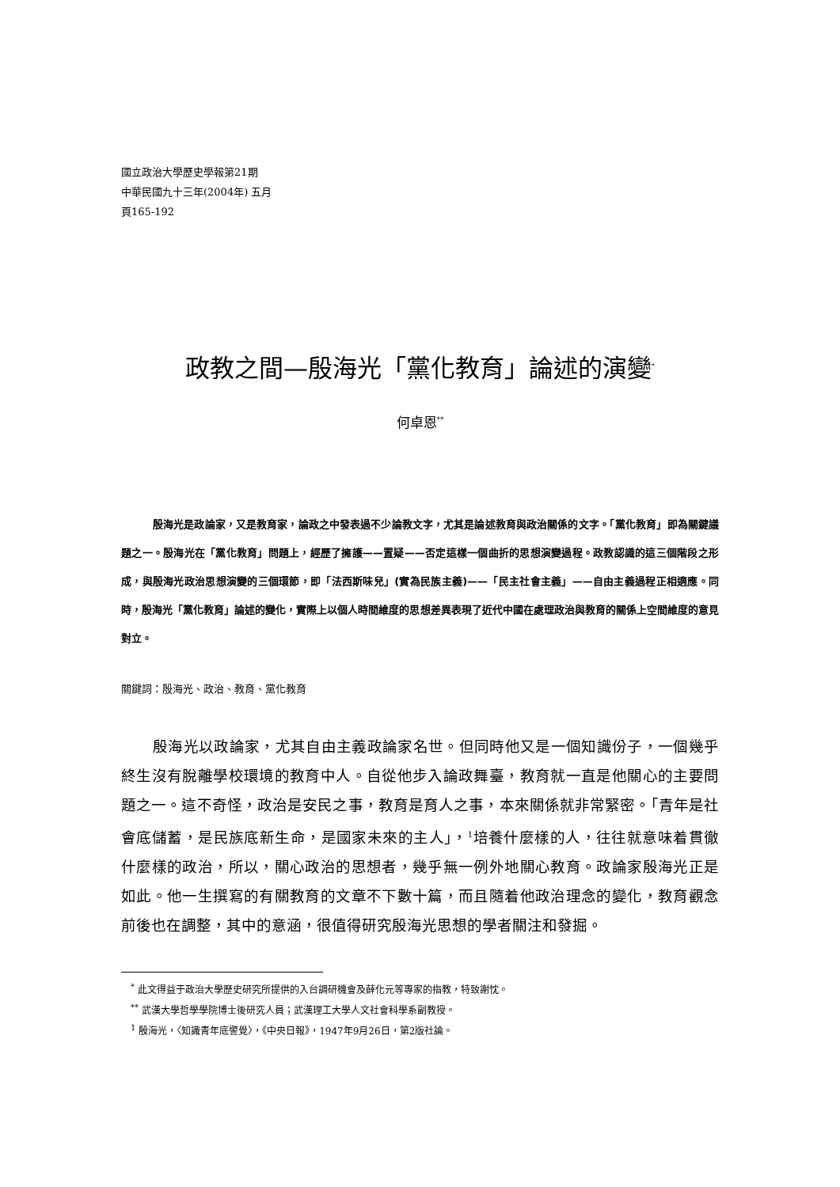國立政治大學歷史學報第21期
中華民國九十三年(2004年) 五月
頁165-192
政教之間—殷海光「黨化教育」論述的演變<sup>*</sup>
何卓恩<sup>**</sup>
殷海光是政論家，又是教育家，論政之中發表過不少論教文字，尤其是論述教育與政治關係的文字。「黨化教育」即為關鍵議題之一。殷海光在「黨化教育」問題上，經歷了擁護——置疑——否定這樣一個曲折的思想演變過程。政教認識的這三個階段之形成，與殷海光政治思想演變的三個環節，即「法西斯味兒」(實為民族主義)——「民主社會主義」——自由主義過程正相適應。同時，殷海光「黨化教育」論述的變化，實際上以個人時間維度的思想差異表現了近代中國在處理政治與教育的關係上空間維度的意見對立。
關鍵詞：殷海光、政治、教育、黨化教育
殷海光以政論家，尤其自由主義政論家名世。但同時他又是一個知識份子，一個幾乎終生沒有脫離學校環境的教育中人。自從他步入論政舞臺，教育就一直是他關心的主要問題之一。這不奇怪，政治是安民之事，教育是育人之事，本來關係就非常緊密。「青年是社會底儲蓄，是民族底新生命，是國家未來的主人」，<sup>1</sup>培養什麼樣的人，往往就意味着貫徹什麼樣的政治，所以，關心政治的思想者，幾乎無一例外地關心教育。政論家殷海光正是如此。他一生撰寫的有關教育的文章不下數十篇，而且隨着他政治理念的變化，教育觀念前後也在調整，其中的意涵，很值得研究殷海光思想的學者關注和發掘。
<sup>*</sup> 此文得益于政治大學歷史研究所提供的入台調研機會及薛化元等專家的指教，特致謝忱。
<sup>**</sup> 武漢大學哲學學院博士後研究人員；武漢理工大學人文社會科學系副教授。
<sup>1</sup> 殷海光，〈知識青年底警覺〉，《中央日報》，1947年9月26日，第2版社論。